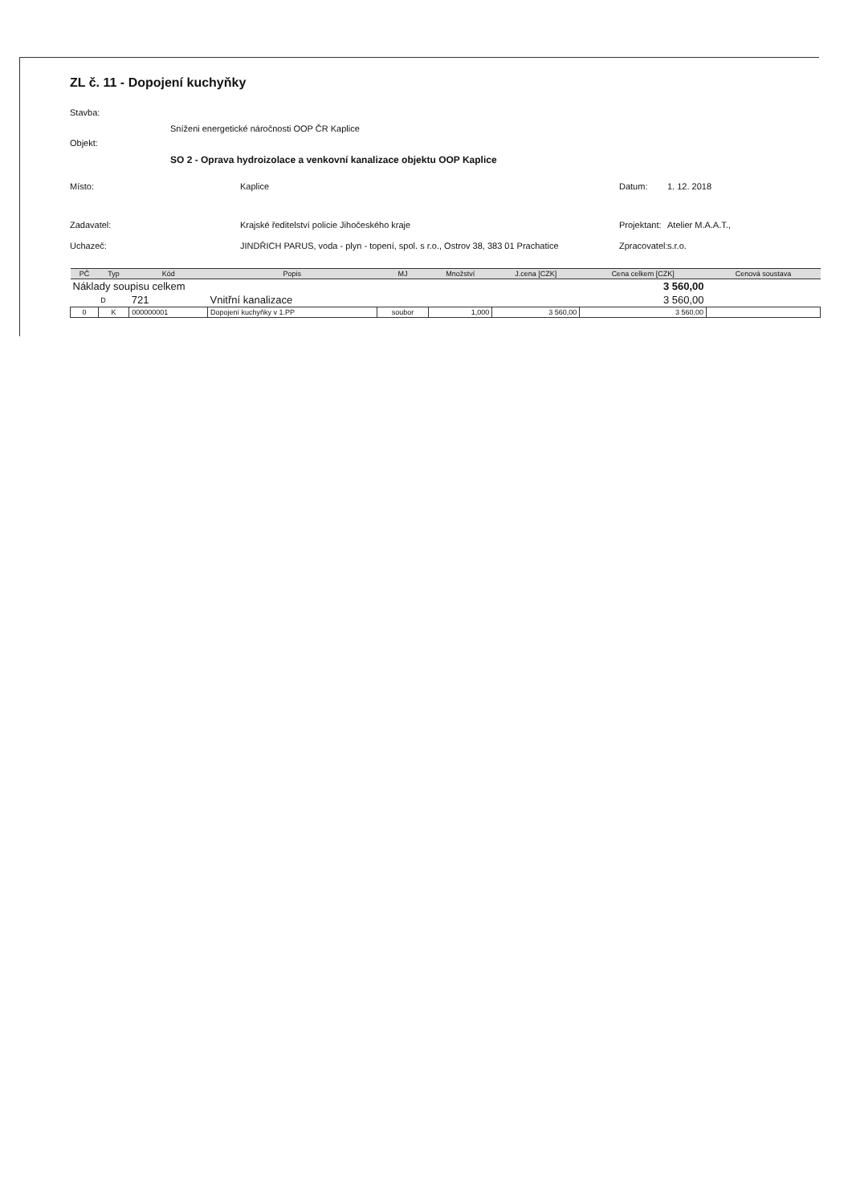ZL č. 11 - Dopojení kuchyňky
Stavba:
Sníženi energetické náročnosti OOP ČR Kaplice
Objekt:
SO 2 - Oprava hydroizolace a venkovní kanalizace objektu OOP Kaplice
Místo: Kaplice Datum: 1. 12. 2018
Zadavatel: Krajské ředitelství policie Jihočeského kraje Projektant: Atelier M.A.A.T.,
Uchazeč: JINDŘICH PARUS, voda - plyn - topení, spol. s r.o., Ostrov 38, 383 01 Prachatice Zpracovatel: s.r.o.
| PČ | Typ | Kód | Popis | MJ | Množství | J.cena [CZK] | Cena celkem [CZK] | Cenová soustava |
| --- | --- | --- | --- | --- | --- | --- | --- | --- |
| Náklady soupisu celkem | | | | | | | 3 560,00 | |
| | D | 721 | Vnitřní kanalizace | | | | 3 560,00 | |
| 0 | K | 000000001 | Dopojení kuchyňky v 1.PP | soubor | 1,000 | 3 560,00 | 3 560,00 | |